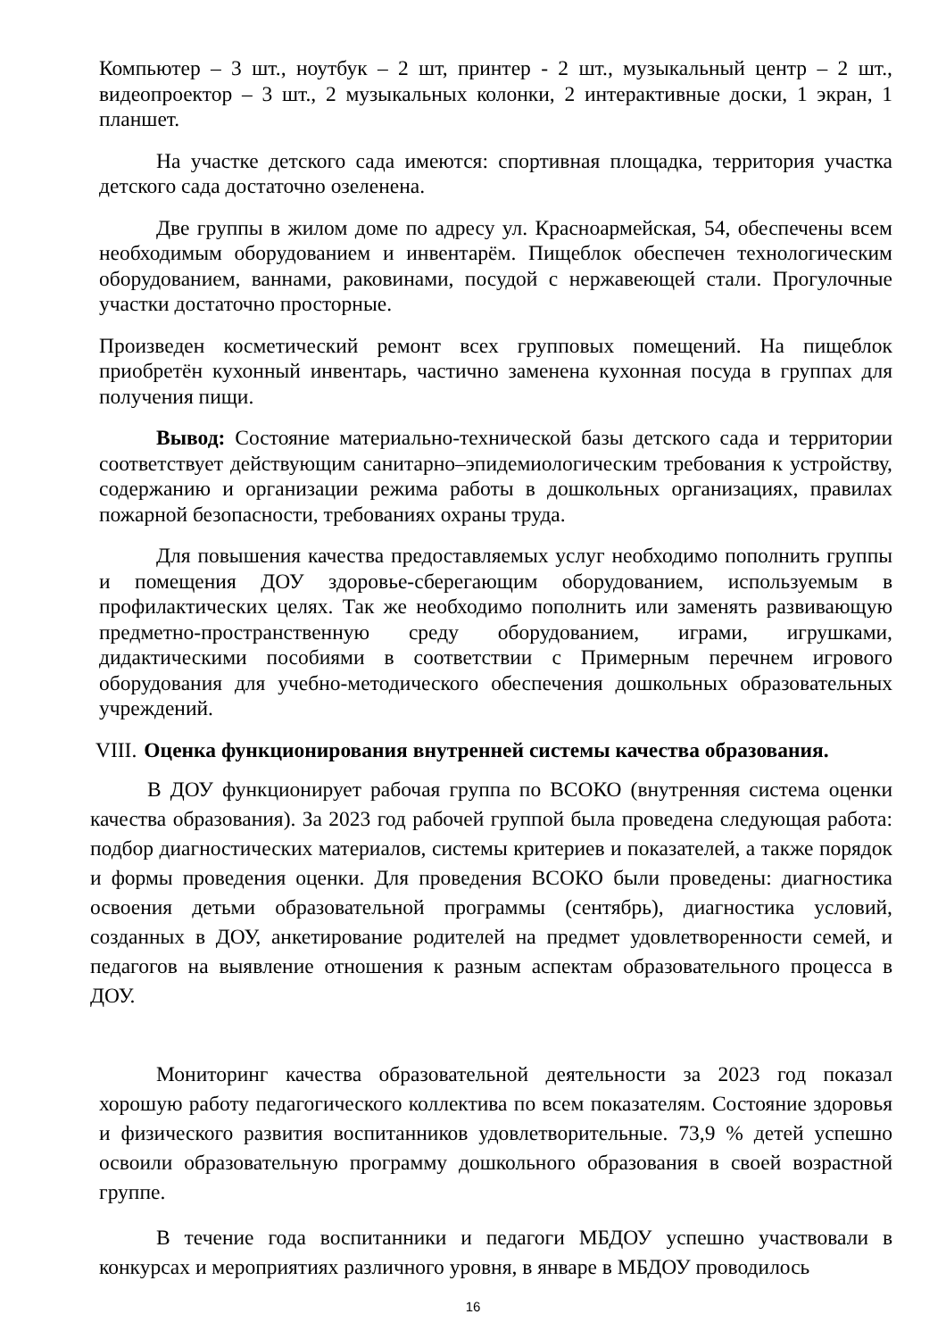Компьютер – 3 шт., ноутбук – 2 шт, принтер - 2 шт., музыкальный центр – 2 шт., видеопроектор – 3 шт., 2 музыкальных колонки, 2 интерактивные доски, 1 экран, 1 планшет.
На участке детского сада имеются: спортивная площадка, территория участка детского сада достаточно озеленена.
Две группы в жилом доме по адресу ул. Красноармейская, 54, обеспечены всем необходимым оборудованием и инвентарём. Пищеблок обеспечен технологическим оборудованием, ваннами, раковинами, посудой с нержавеющей стали. Прогулочные участки достаточно просторные.
Произведен косметический ремонт всех групповых помещений. На пищеблок приобретён кухонный инвентарь, частично заменена кухонная посуда в группах для получения пищи.
Вывод: Состояние материально-технической базы детского сада и территории соответствует действующим санитарно–эпидемиологическим требования к устройству, содержанию и организации режима работы в дошкольных организациях, правилах пожарной безопасности, требованиях охраны труда.
Для повышения качества предоставляемых услуг необходимо пополнить группы и помещения ДОУ здоровье-сберегающим оборудованием, используемым в профилактических целях. Так же необходимо пополнить или заменять развивающую предметно-пространственную среду оборудованием, играми, игрушками, дидактическими пособиями в соответствии с Примерным перечнем игрового оборудования для учебно-методического обеспечения дошкольных образовательных учреждений.
VIII. Оценка функционирования внутренней системы качества образования.
В ДОУ функционирует рабочая группа по ВСОКО (внутренняя система оценки качества образования). За 2023 год рабочей группой была проведена следующая работа: подбор диагностических материалов, системы критериев и показателей, а также порядок и формы проведения оценки. Для проведения ВСОКО были проведены: диагностика освоения детьми образовательной программы (сентябрь), диагностика условий, созданных в ДОУ, анкетирование родителей на предмет удовлетворенности семей, и педагогов на выявление отношения к разным аспектам образовательного процесса в ДОУ.
Мониторинг качества образовательной деятельности за 2023 год показал хорошую работу педагогического коллектива по всем показателям. Состояние здоровья и физического развития воспитанников удовлетворительные. 73,9 % детей успешно освоили образовательную программу дошкольного образования в своей возрастной группе.
В течение года воспитанники и педагоги МБДОУ успешно участвовали в конкурсах и мероприятиях различного уровня, в январе в МБДОУ проводилось
16